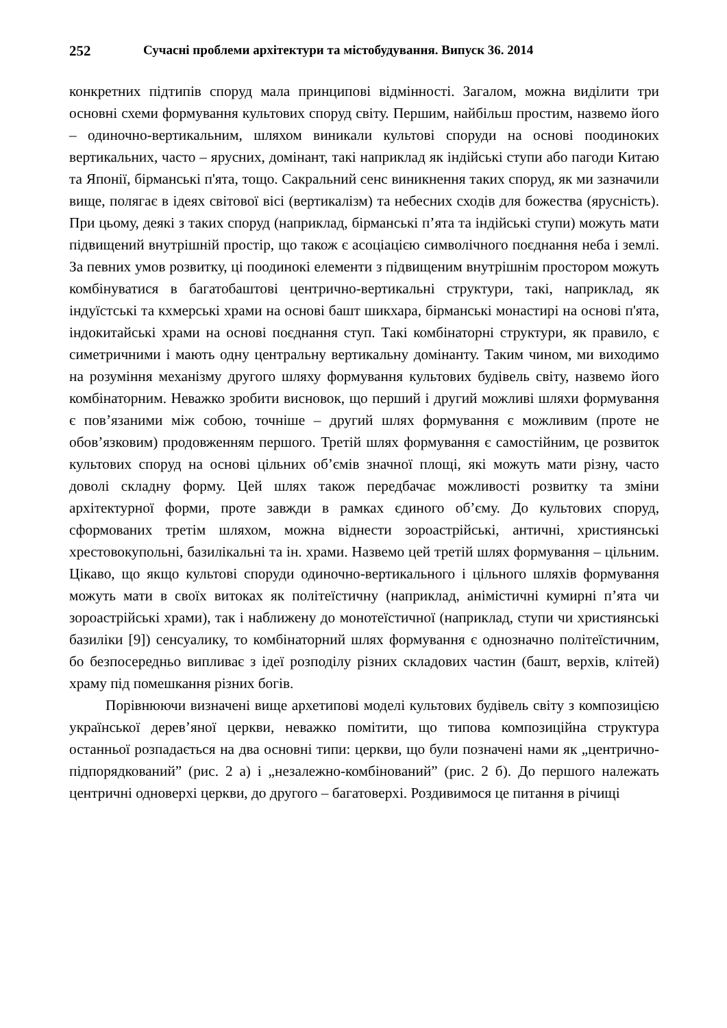252 Сучасні проблеми архітектури та містобудування. Випуск 36. 2014
конкретних підтипів споруд мала принципові відмінності. Загалом, можна виділити три основні схеми формування культових споруд світу. Першим, найбільш простим, назвемо його – одиночно-вертикальним, шляхом виникали культові споруди на основі поодиноких вертикальних, часто – ярусних, домінант, такі наприклад як індійські ступи або пагоди Китаю та Японії, бірманські п'ята, тощо. Сакральний сенс виникнення таких споруд, як ми зазначили вище, полягає в ідеях світової вісі (вертикалізм) та небесних сходів для божества (ярусність). При цьому, деякі з таких споруд (наприклад, бірманські п’ята та індійські ступи) можуть мати підвищений внутрішній простір, що також є асоціацією символічного поєднання неба і землі. За певних умов розвитку, ці поодинокі елементи з підвищеним внутрішнім простором можуть комбінуватися в багатобаштові центрично-вертикальні структури, такі, наприклад, як індуїстські та кхмерські храми на основі башт шикхара, бірманські монастирі на основі п'ята, індокитайські храми на основі поєднання ступ. Такі комбінаторні структури, як правило, є симетричними і мають одну центральну вертикальну домінанту. Таким чином, ми виходимо на розуміння механізму другого шляху формування культових будівель світу, назвемо його комбінаторним. Неважко зробити висновок, що перший і другий можливі шляхи формування є пов’язаними між собою, точніше – другий шлях формування є можливим (проте не обов’язковим) продовженням першого. Третій шлях формування є самостійним, це розвиток культових споруд на основі цільних об’ємів значної площі, які можуть мати різну, часто доволі складну форму. Цей шлях також передбачає можливості розвитку та зміни архітектурної форми, проте завжди в рамках єдиного об’єму. До культових споруд, сформованих третім шляхом, можна віднести зороастрійські, античні, християнські хрестовокупольні, базилікальні та ін. храми. Назвемо цей третій шлях формування – цільним. Цікаво, що якщо культові споруди одиночно-вертикального і цільного шляхів формування можуть мати в своїх витоках як політеїстичну (наприклад, анімістичні кумирні п’ята чи зороастрійські храми), так і наближену до монотеїстичної (наприклад, ступи чи християнські базиліки [9]) сенсуалику, то комбінаторний шлях формування є однозначно політеїстичним, бо безпосередньо випливає з ідеї розподілу різних складових частин (башт, верхів, клітей) храму під помешкання різних богів.
Порівнюючи визначені вище архетипові моделі культових будівель світу з композицією української дерев’яної церкви, неважко помітити, що типова композиційна структура останньої розпадається на два основні типи: церкви, що були позначені нами як „центрично-підпорядкований” (рис. 2 а) і „незалежно-комбінований” (рис. 2 б). До першого належать центричні одноверхі церкви, до другого – багатоверхі. Роздивимося це питання в річищі